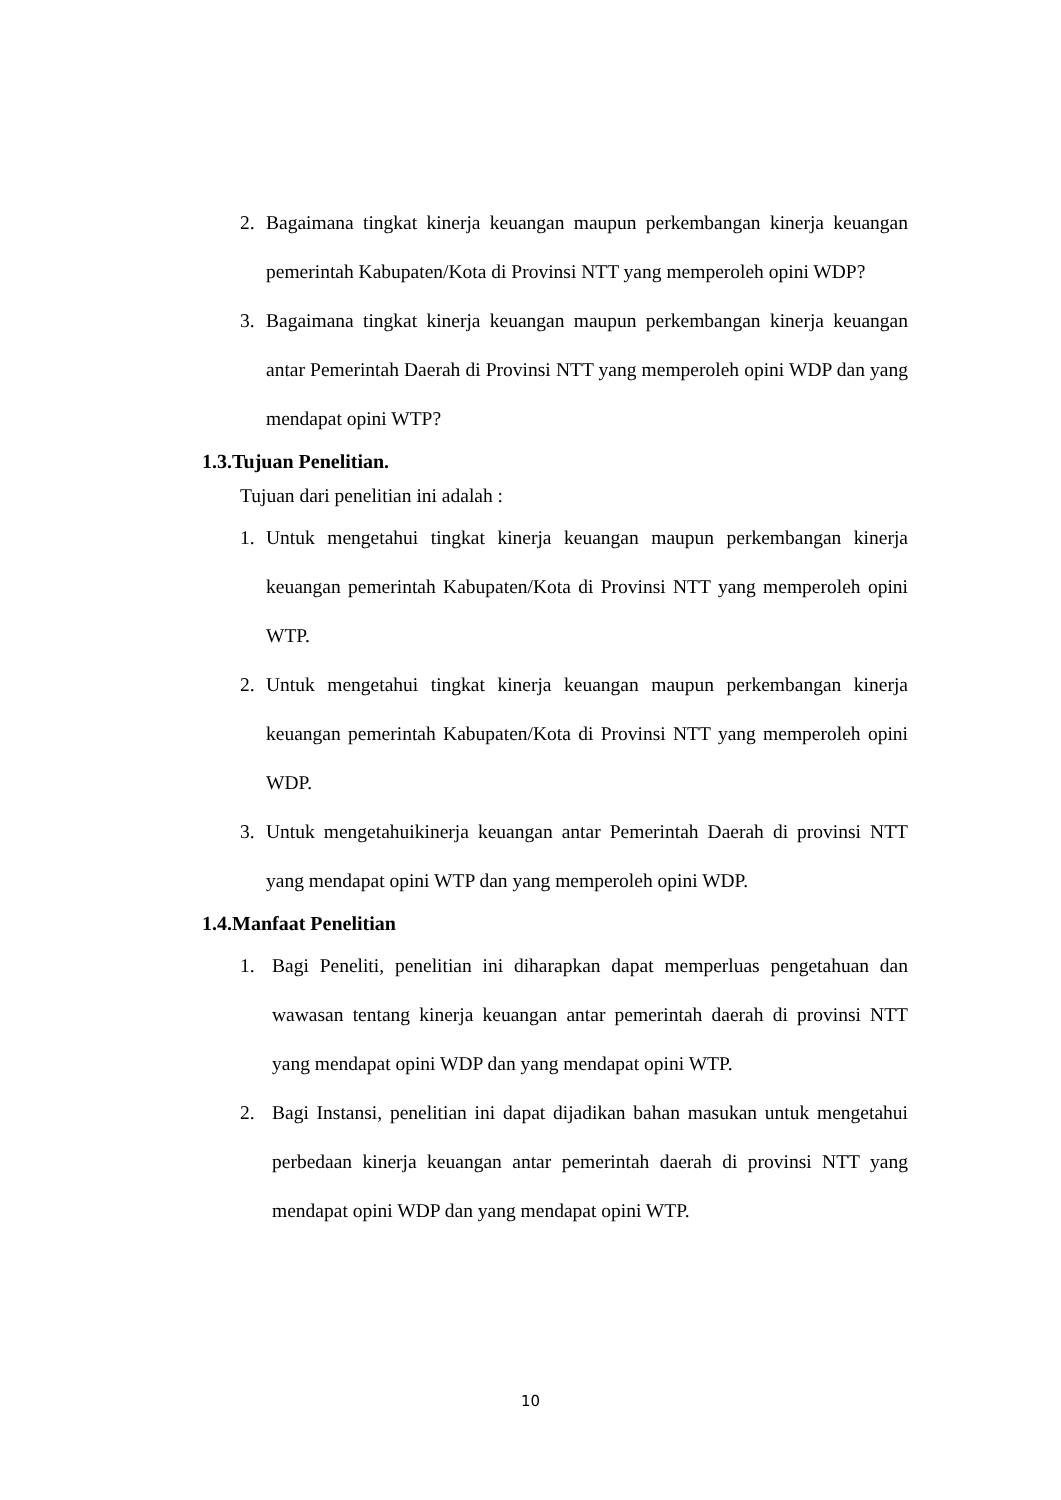2. Bagaimana tingkat kinerja keuangan maupun perkembangan kinerja keuangan pemerintah Kabupaten/Kota di Provinsi NTT yang memperoleh opini WDP?
3. Bagaimana tingkat kinerja keuangan maupun perkembangan kinerja keuangan antar Pemerintah Daerah di Provinsi NTT yang memperoleh opini WDP dan yang mendapat opini WTP?
1.3.Tujuan Penelitian.
Tujuan dari penelitian ini adalah :
1. Untuk mengetahui tingkat kinerja keuangan maupun perkembangan kinerja keuangan pemerintah Kabupaten/Kota di Provinsi NTT yang memperoleh opini WTP.
2. Untuk mengetahui tingkat kinerja keuangan maupun perkembangan kinerja keuangan pemerintah Kabupaten/Kota di Provinsi NTT yang memperoleh opini WDP.
3. Untuk mengetahuikinerja keuangan antar Pemerintah Daerah di provinsi NTT yang mendapat opini WTP dan yang memperoleh opini WDP.
1.4.Manfaat Penelitian
1. Bagi Peneliti, penelitian ini diharapkan dapat memperluas pengetahuan dan wawasan tentang kinerja keuangan antar pemerintah daerah di provinsi NTT yang mendapat opini WDP dan yang mendapat opini WTP.
2. Bagi Instansi, penelitian ini dapat dijadikan bahan masukan untuk mengetahui perbedaan kinerja keuangan antar pemerintah daerah di provinsi NTT yang mendapat opini WDP dan yang mendapat opini WTP.
10